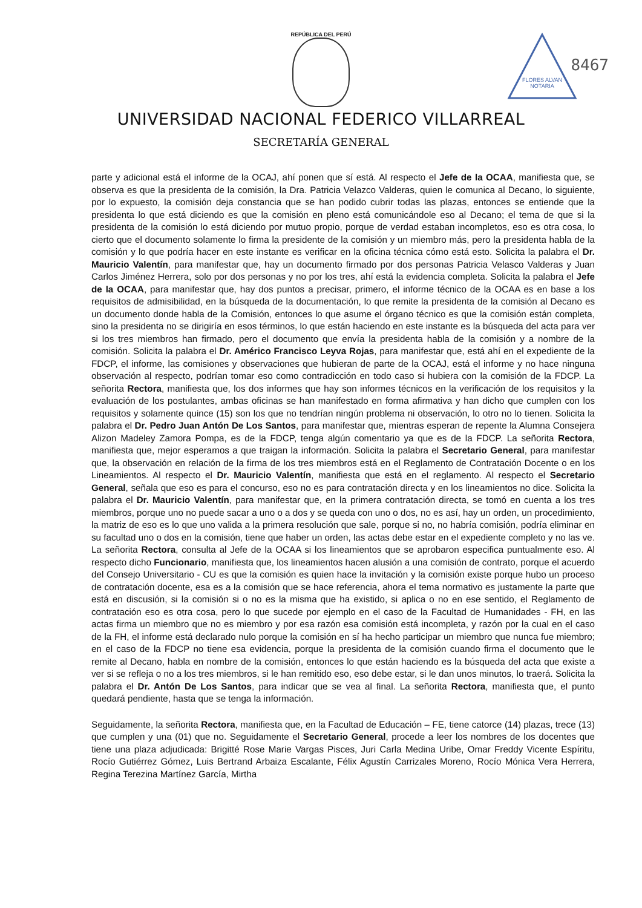REPÚBLICA DEL PERÚ
FLORES ALVAN
NOTARIA
8467
UNIVERSIDAD NACIONAL FEDERICO VILLARREAL
SECRETARÍA GENERAL
parte y adicional está el informe de la OCAJ, ahí ponen que sí está. Al respecto el Jefe de la OCAA, manifiesta que, se observa es que la presidenta de la comisión, la Dra. Patricia Velazco Valderas, quien le comunica al Decano, lo siguiente, por lo expuesto, la comisión deja constancia que se han podido cubrir todas las plazas, entonces se entiende que la presidenta lo que está diciendo es que la comisión en pleno está comunicándole eso al Decano; el tema de que si la presidenta de la comisión lo está diciendo por mutuo propio, porque de verdad estaban incompletos, eso es otra cosa, lo cierto que el documento solamente lo firma la presidente de la comisión y un miembro más, pero la presidenta habla de la comisión y lo que podría hacer en este instante es verificar en la oficina técnica cómo está esto. Solicita la palabra el Dr. Mauricio Valentín, para manifestar que, hay un documento firmado por dos personas Patricia Velasco Valderas y Juan Carlos Jiménez Herrera, solo por dos personas y no por los tres, ahí está la evidencia completa. Solicita la palabra el Jefe de la OCAA, para manifestar que, hay dos puntos a precisar, primero, el informe técnico de la OCAA es en base a los requisitos de admisibilidad, en la búsqueda de la documentación, lo que remite la presidenta de la comisión al Decano es un documento donde habla de la Comisión, entonces lo que asume el órgano técnico es que la comisión están completa, sino la presidenta no se dirigiría en esos términos, lo que están haciendo en este instante es la búsqueda del acta para ver si los tres miembros han firmado, pero el documento que envía la presidenta habla de la comisión y a nombre de la comisión. Solicita la palabra el Dr. Américo Francisco Leyva Rojas, para manifestar que, está ahí en el expediente de la FDCP, el informe, las comisiones y observaciones que hubieran de parte de la OCAJ, está el informe y no hace ninguna observación al respecto, podrían tomar eso como contradicción en todo caso si hubiera con la comisión de la FDCP. La señorita Rectora, manifiesta que, los dos informes que hay son informes técnicos en la verificación de los requisitos y la evaluación de los postulantes, ambas oficinas se han manifestado en forma afirmativa y han dicho que cumplen con los requisitos y solamente quince (15) son los que no tendrían ningún problema ni observación, lo otro no lo tienen. Solicita la palabra el Dr. Pedro Juan Antón De Los Santos, para manifestar que, mientras esperan de repente la Alumna Consejera Alizon Madeley Zamora Pompa, es de la FDCP, tenga algún comentario ya que es de la FDCP. La señorita Rectora, manifiesta que, mejor esperamos a que traigan la información. Solicita la palabra el Secretario General, para manifestar que, la observación en relación de la firma de los tres miembros está en el Reglamento de Contratación Docente o en los Lineamientos. Al respecto el Dr. Mauricio Valentín, manifiesta que está en el reglamento. Al respecto el Secretario General, señala que eso es para el concurso, eso no es para contratación directa y en los lineamientos no dice. Solicita la palabra el Dr. Mauricio Valentín, para manifestar que, en la primera contratación directa, se tomó en cuenta a los tres miembros, porque uno no puede sacar a uno o a dos y se queda con uno o dos, no es así, hay un orden, un procedimiento, la matriz de eso es lo que uno valida a la primera resolución que sale, porque si no, no habría comisión, podría eliminar en su facultad uno o dos en la comisión, tiene que haber un orden, las actas debe estar en el expediente completo y no las ve. La señorita Rectora, consulta al Jefe de la OCAA si los lineamientos que se aprobaron especifica puntualmente eso. Al respecto dicho Funcionario, manifiesta que, los lineamientos hacen alusión a una comisión de contrato, porque el acuerdo del Consejo Universitario - CU es que la comisión es quien hace la invitación y la comisión existe porque hubo un proceso de contratación docente, esa es a la comisión que se hace referencia, ahora el tema normativo es justamente la parte que está en discusión, si la comisión si o no es la misma que ha existido, si aplica o no en ese sentido, el Reglamento de contratación eso es otra cosa, pero lo que sucede por ejemplo en el caso de la Facultad de Humanidades - FH, en las actas firma un miembro que no es miembro y por esa razón esa comisión está incompleta, y razón por la cual en el caso de la FH, el informe está declarado nulo porque la comisión en sí ha hecho participar un miembro que nunca fue miembro; en el caso de la FDCP no tiene esa evidencia, porque la presidenta de la comisión cuando firma el documento que le remite al Decano, habla en nombre de la comisión, entonces lo que están haciendo es la búsqueda del acta que existe a ver si se refleja o no a los tres miembros, si le han remitido eso, eso debe estar, si le dan unos minutos, lo traerá. Solicita la palabra el Dr. Antón De Los Santos, para indicar que se vea al final. La señorita Rectora, manifiesta que, el punto quedará pendiente, hasta que se tenga la información.
Seguidamente, la señorita Rectora, manifiesta que, en la Facultad de Educación – FE, tiene catorce (14) plazas, trece (13) que cumplen y una (01) que no. Seguidamente el Secretario General, procede a leer los nombres de los docentes que tiene una plaza adjudicada: Brigitté Rose Marie Vargas Pisces, Juri Carla Medina Uribe, Omar Freddy Vicente Espíritu, Rocío Gutiérrez Gómez, Luis Bertrand Arbaiza Escalante, Félix Agustín Carrizales Moreno, Rocío Mónica Vera Herrera, Regina Terezina Martínez García, Mirtha